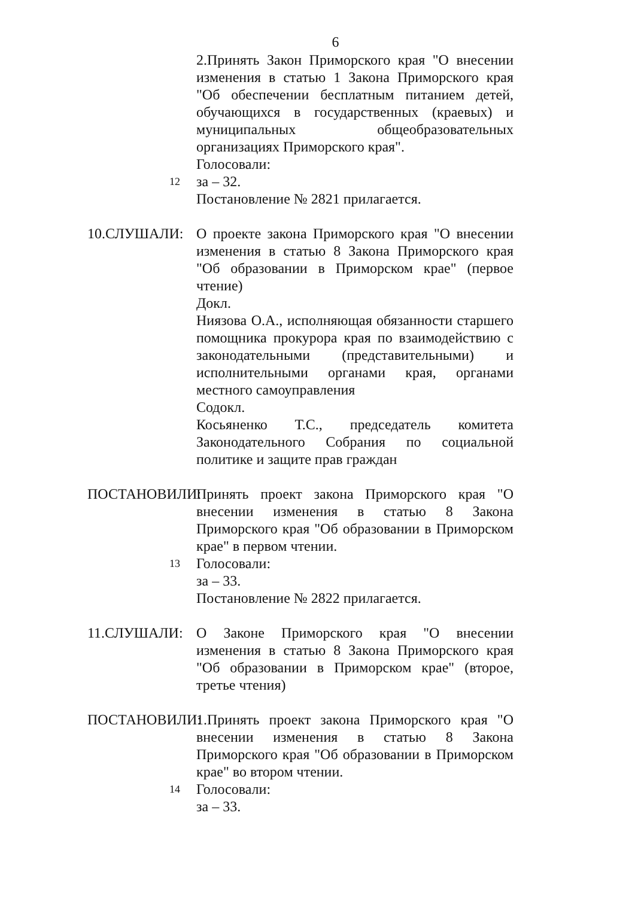6
2.Принять Закон Приморского края "О внесении изменения в статью 1 Закона Приморского края "Об обеспечении бесплатным питанием детей, обучающихся в государственных (краевых) и муниципальных общеобразовательных организациях Приморского края".
Голосовали:
12
за – 32.
Постановление № 2821 прилагается.
10.СЛУШАЛИ: О проекте закона Приморского края "О внесении изменения в статью 8 Закона Приморского края "Об образовании в Приморском крае" (первое чтение)
Докл.
Ниязова О.А., исполняющая обязанности старшего помощника прокурора края по взаимодействию с законодательными (представительными) и исполнительными органами края, органами местного самоуправления
Содокл.
Косьяненко Т.С., председатель комитета Законодательного Собрания по социальной политике и защите прав граждан
ПОСТАНОВИЛИ: Принять проект закона Приморского края "О внесении изменения в статью 8 Закона Приморского края "Об образовании в Приморском крае" в первом чтении.
13
Голосовали:
за – 33.
Постановление № 2822 прилагается.
11.СЛУШАЛИ: О Законе Приморского края "О внесении изменения в статью 8 Закона Приморского края "Об образовании в Приморском крае" (второе, третье чтения)
ПОСТАНОВИЛИ: 1.Принять проект закона Приморского края "О внесении изменения в статью 8 Закона Приморского края "Об образовании в Приморском крае" во втором чтении.
14
Голосовали:
за – 33.